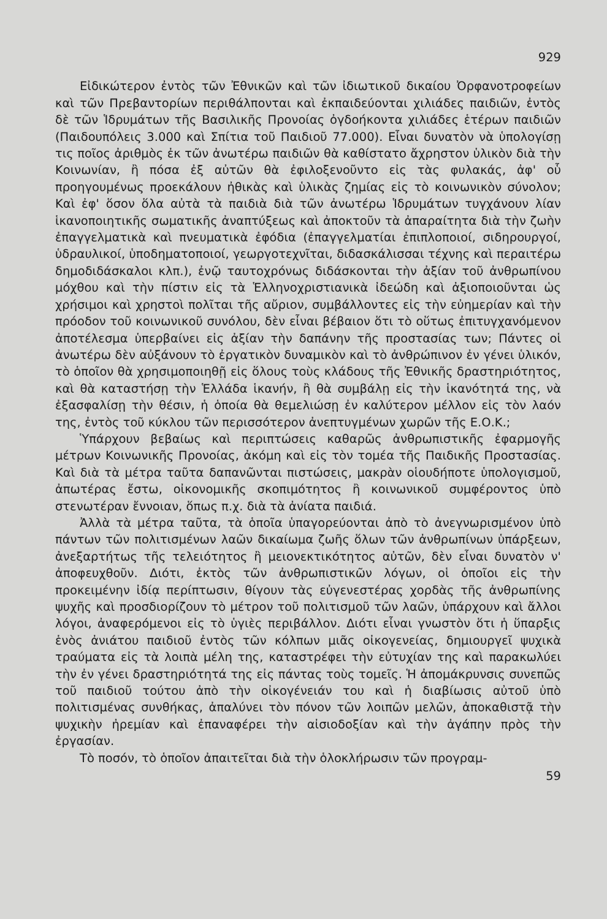929
Εἰδικώτερον ἐντὸς τῶν Ἐθνικῶν καὶ τῶν ἰδιωτικοῦ δικαίου Ὀρφανοτροφείων καὶ τῶν Πρεβαντορίων περιθάλπονται καὶ ἐκπαιδεύονται χιλιάδες παιδιῶν, ἐντὸς δὲ τῶν Ἱδρυμάτων τῆς Βασιλικῆς Προνοίας ὀγδοήκοντα χιλιάδες ἑτέρων παιδιῶν (Παιδουπόλεις 3.000 καὶ Σπίτια τοῦ Παιδιοῦ 77.000). Εἶναι δυνατὸν νὰ ὑπολογίσῃ τις ποῖος ἀριθμὸς ἐκ τῶν ἀνωτέρω παιδιῶν θὰ καθίστατο ἄχρηστον ὑλικὸν διὰ τὴν Κοινωνίαν, ἢ πόσα ἐξ αὐτῶν θὰ ἐφιλοξενοῦντο εἰς τὰς φυλακάς, ἀφ' οὗ προηγουμένως προεκάλουν ἠθικὰς καὶ ὑλικὰς ζημίας εἰς τὸ κοινωνικὸν σύνολον; Καὶ ἐφ' ὅσον ὅλα αὐτὰ τὰ παιδιὰ διὰ τῶν ἀνωτέρω Ἱδρυμάτων τυγχάνουν λίαν ἱκανοποιητικῆς σωματικῆς ἀναπτύξεως καὶ ἀποκτοῦν τὰ ἀπαραίτητα διὰ τὴν ζωὴν ἐπαγγελματικὰ καὶ πνευματικὰ ἐφόδια (ἐπαγγελματίαι ἐπιπλοποιοί, σιδηρουργοί, ὑδραυλικοί, ὑποδηματοποιοί, γεωργοτεχνῖται, διδασκάλισσαι τέχνης καὶ περαιτέρω δημοδιδάσκαλοι κλπ.), ἐνῷ ταυτοχρόνως διδάσκονται τὴν ἀξίαν τοῦ ἀνθρωπίνου μόχθου καὶ τὴν πίστιν εἰς τὰ Ἑλληνοχριστιανικὰ ἰδεώδη καὶ ἀξιοποιοῦνται ὡς χρήσιμοι καὶ χρηστοὶ πολῖται τῆς αὔριον, συμβάλλοντες εἰς τὴν εὐημερίαν καὶ τὴν πρόοδον τοῦ κοινωνικοῦ συνόλου, δὲν εἶναι βέβαιον ὅτι τὸ οὕτως ἐπιτυγχανόμενον ἀποτέλεσμα ὑπερβαίνει εἰς ἀξίαν τὴν δαπάνην τῆς προστασίας των; Πάντες οἱ ἀνωτέρω δὲν αὐξάνουν τὸ ἐργατικὸν δυναμικὸν καὶ τὸ ἀνθρώπινον ἐν γένει ὑλικόν, τὸ ὁποῖον θὰ χρησιμοποιηθῇ εἰς ὅλους τοὺς κλάδους τῆς Ἐθνικῆς δραστηριότητος, καὶ θὰ καταστήσῃ τὴν Ἑλλάδα ἱκανήν, ἢ θὰ συμβάλῃ εἰς τὴν ἱκανότητά της, νὰ ἐξασφαλίσῃ τὴν θέσιν, ἡ ὁποία θὰ θεμελιώσῃ ἐν καλύτερον μέλλον εἰς τὸν λαόν της, ἐντὸς τοῦ κύκλου τῶν περισσότερον ἀνεπτυγμένων χωρῶν τῆς Ε.Ο.Κ.;
Ὑπάρχουν βεβαίως καὶ περιπτώσεις καθαρῶς ἀνθρωπιστικῆς ἐφαρμογῆς μέτρων Κοινωνικῆς Προνοίας, ἀκόμη καὶ εἰς τὸν τομέα τῆς Παιδικῆς Προστασίας. Καὶ διὰ τὰ μέτρα ταῦτα δαπανῶνται πιστώσεις, μακρὰν οἱουδήποτε ὑπολογισμοῦ, ἀπωτέρας ἔστω, οἰκονομικῆς σκοπιμότητος ἢ κοινωνικοῦ συμφέροντος ὑπὸ στενωτέραν ἔννοιαν, ὅπως π.χ. διὰ τὰ ἀνίατα παιδιά.
Ἀλλὰ τὰ μέτρα ταῦτα, τὰ ὁποῖα ὑπαγορεύονται ἀπὸ τὸ ἀνεγνωρισμένον ὑπὸ πάντων τῶν πολιτισμένων λαῶν δικαίωμα ζωῆς ὅλων τῶν ἀνθρωπίνων ὑπάρξεων, ἀνεξαρτήτως τῆς τελειότητος ἢ μειονεκτικότητος αὐτῶν, δὲν εἶναι δυνατὸν ν' ἀποφευχθοῦν. Διότι, ἐκτὸς τῶν ἀνθρωπιστικῶν λόγων, οἱ ὁποῖοι εἰς τὴν προκειμένην ἰδίᾳ περίπτωσιν, θίγουν τὰς εὐγενεστέρας χορδὰς τῆς ἀνθρωπίνης ψυχῆς καὶ προσδιορίζουν τὸ μέτρον τοῦ πολιτισμοῦ τῶν λαῶν, ὑπάρχουν καὶ ἄλλοι λόγοι, ἀναφερόμενοι εἰς τὸ ὑγιὲς περιβάλλον. Διότι εἶναι γνωστὸν ὅτι ἡ ὕπαρξις ἑνὸς ἀνιάτου παιδιοῦ ἐντὸς τῶν κόλπων μιᾶς οἰκογενείας, δημιουργεῖ ψυχικὰ τραύματα εἰς τὰ λοιπὰ μέλη της, καταστρέφει τὴν εὐτυχίαν της καὶ παρακωλύει τὴν ἐν γένει δραστηριότητά της εἰς πάντας τοὺς τομεῖς. Ἡ ἀπομάκρυνσις συνεπῶς τοῦ παιδιοῦ τούτου ἀπὸ τὴν οἰκογένειάν του καὶ ἡ διαβίωσις αὐτοῦ ὑπὸ πολιτισμένας συνθήκας, ἀπαλύνει τὸν πόνον τῶν λοιπῶν μελῶν, ἀποκαθιστᾷ τὴν ψυχικὴν ἠρεμίαν καὶ ἐπαναφέρει τὴν αἰσιοδοξίαν καὶ τὴν ἀγάπην πρὸς τὴν ἐργασίαν.
Τὸ ποσόν, τὸ ὁποῖον ἀπαιτεῖται διὰ τὴν ὁλοκλήρωσιν τῶν προγραμ-
59